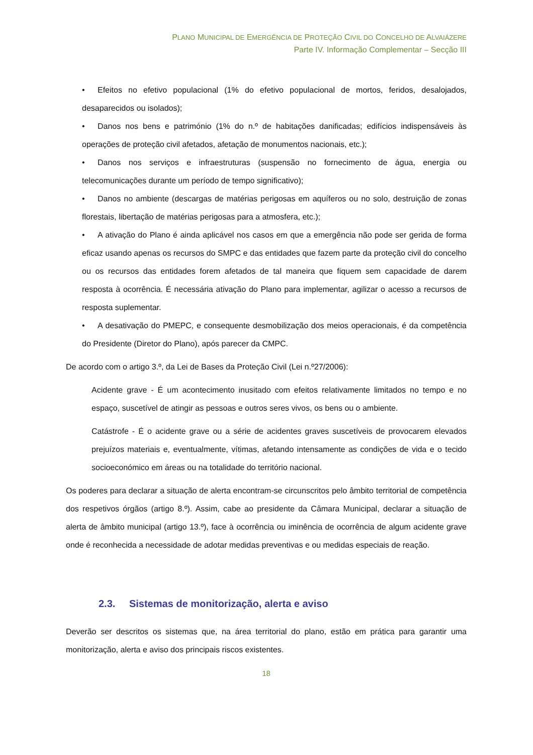PLANO MUNICIPAL DE EMERGÊNCIA DE PROTEÇÃO CIVIL DO CONCELHO DE ALVAIÁZERE
Parte IV. Informação Complementar – Secção III
• Efeitos no efetivo populacional (1% do efetivo populacional de mortos, feridos, desalojados, desaparecidos ou isolados);
• Danos nos bens e património (1% do n.º de habitações danificadas; edifícios indispensáveis às operações de proteção civil afetados, afetação de monumentos nacionais, etc.);
• Danos nos serviços e infraestruturas (suspensão no fornecimento de água, energia ou telecomunicações durante um período de tempo significativo);
• Danos no ambiente (descargas de matérias perigosas em aquíferos ou no solo, destruição de zonas florestais, libertação de matérias perigosas para a atmosfera, etc.);
• A ativação do Plano é ainda aplicável nos casos em que a emergência não pode ser gerida de forma eficaz usando apenas os recursos do SMPC e das entidades que fazem parte da proteção civil do concelho ou os recursos das entidades forem afetados de tal maneira que fiquem sem capacidade de darem resposta à ocorrência. É necessária ativação do Plano para implementar, agilizar o acesso a recursos de resposta suplementar.
• A desativação do PMEPC, e consequente desmobilização dos meios operacionais, é da competência do Presidente (Diretor do Plano), após parecer da CMPC.
De acordo com o artigo 3.º, da Lei de Bases da Proteção Civil (Lei n.º27/2006):
Acidente grave - É um acontecimento inusitado com efeitos relativamente limitados no tempo e no espaço, suscetível de atingir as pessoas e outros seres vivos, os bens ou o ambiente.
Catástrofe - É o acidente grave ou a série de acidentes graves suscetíveis de provocarem elevados prejuízos materiais e, eventualmente, vítimas, afetando intensamente as condições de vida e o tecido socioeconómico em áreas ou na totalidade do território nacional.
Os poderes para declarar a situação de alerta encontram-se circunscritos pelo âmbito territorial de competência dos respetivos órgãos (artigo 8.º). Assim, cabe ao presidente da Câmara Municipal, declarar a situação de alerta de âmbito municipal (artigo 13.º), face à ocorrência ou iminência de ocorrência de algum acidente grave onde é reconhecida a necessidade de adotar medidas preventivas e ou medidas especiais de reação.
2.3. Sistemas de monitorização, alerta e aviso
Deverão ser descritos os sistemas que, na área territorial do plano, estão em prática para garantir uma monitorização, alerta e aviso dos principais riscos existentes.
18